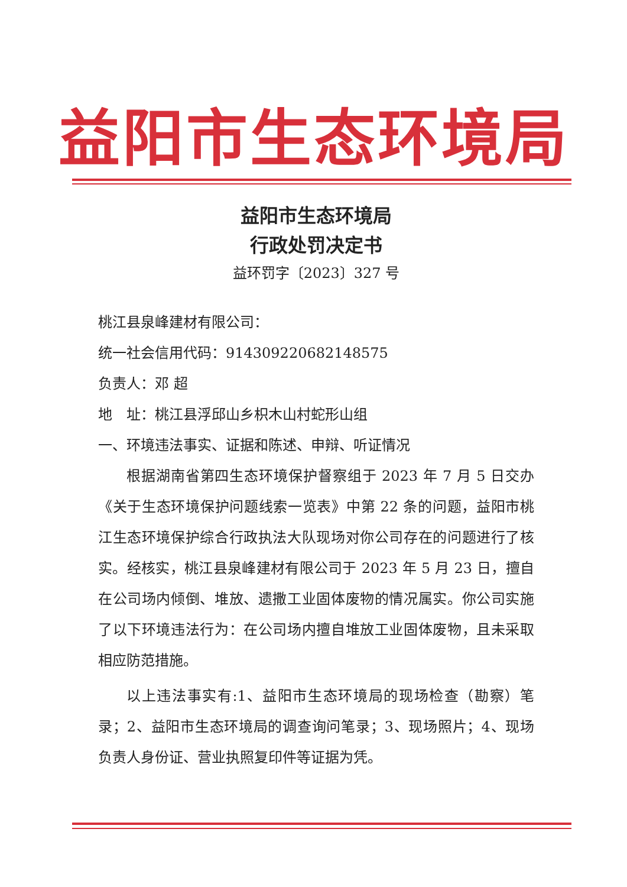益阳市生态环境局
益阳市生态环境局
行政处罚决定书
益环罚字〔2023〕327 号
桃江县泉峰建材有限公司：
统一社会信用代码：914309220682148575
负责人：邓 超
地　址：桃江县浮邱山乡枳木山村蛇形山组
一、环境违法事实、证据和陈述、申辩、听证情况
根据湖南省第四生态环境保护督察组于 2023 年 7 月 5 日交办《关于生态环境保护问题线索一览表》中第 22 条的问题，益阳市桃江生态环境保护综合行政执法大队现场对你公司存在的问题进行了核实。经核实，桃江县泉峰建材有限公司于 2023 年 5 月 23 日，擅自在公司场内倾倒、堆放、遗撒工业固体废物的情况属实。你公司实施了以下环境违法行为：在公司场内擅自堆放工业固体废物，且未采取相应防范措施。
以上违法事实有:1、益阳市生态环境局的现场检查（勘察）笔录；2、益阳市生态环境局的调查询问笔录；3、现场照片；4、现场负责人身份证、营业执照复印件等证据为凭。